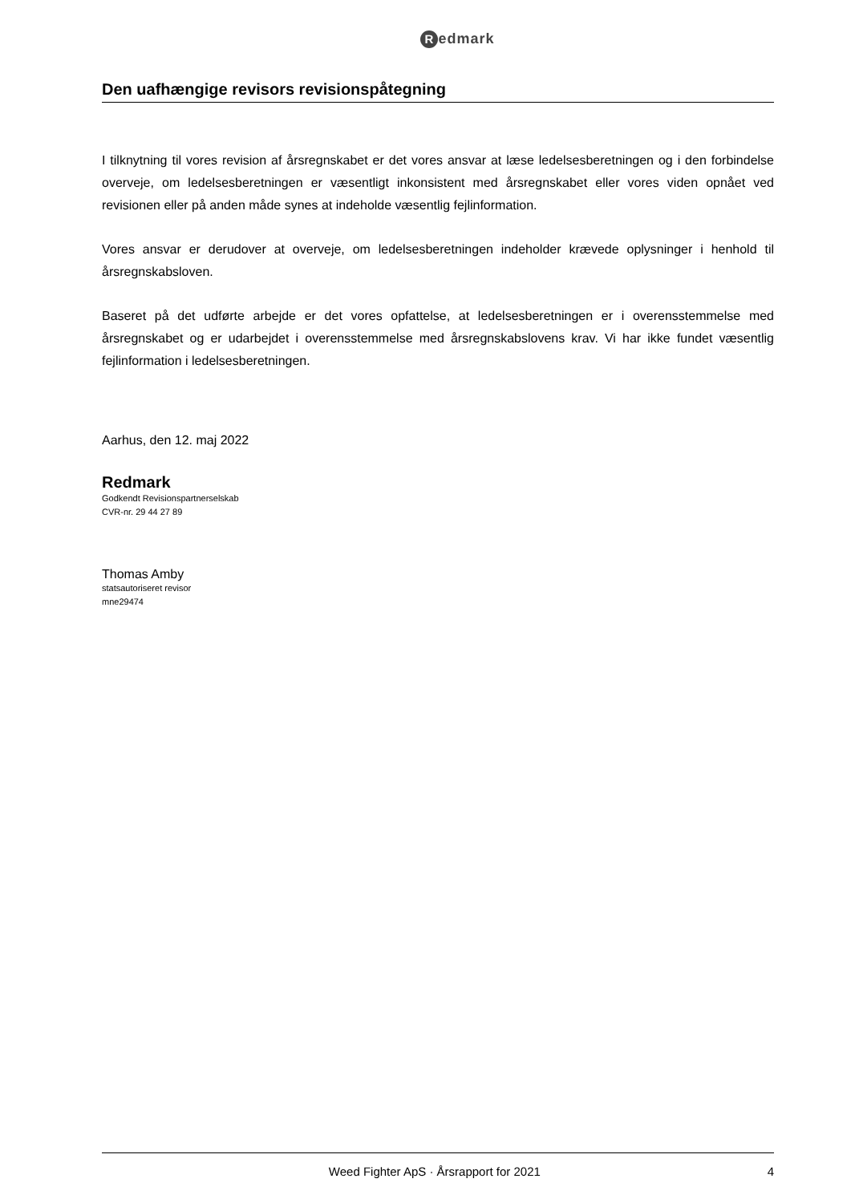Redmark
Den uafhængige revisors revisionspåtegning
I tilknytning til vores revision af årsregnskabet er det vores ansvar at læse ledelsesberetningen og i den forbindelse overveje, om ledelsesberetningen er væsentligt inkonsistent med årsregnskabet eller vores viden opnået ved revisionen eller på anden måde synes at indeholde væsentlig fejlinformation.
Vores ansvar er derudover at overveje, om ledelsesberetningen indeholder krævede oplysninger i henhold til årsregnskabsloven.
Baseret på det udførte arbejde er det vores opfattelse, at ledelsesberetningen er i overensstemmelse med årsregnskabet og er udarbejdet i overensstemmelse med årsregnskabslovens krav. Vi har ikke fundet væsentlig fejlinformation i ledelsesberetningen.
Aarhus, den 12. maj 2022
Redmark
Godkendt Revisionspartnerselskab
CVR-nr. 29 44 27 89
Thomas Amby
statsautoriseret revisor
mne29474
Weed Fighter ApS · Årsrapport for 2021
4